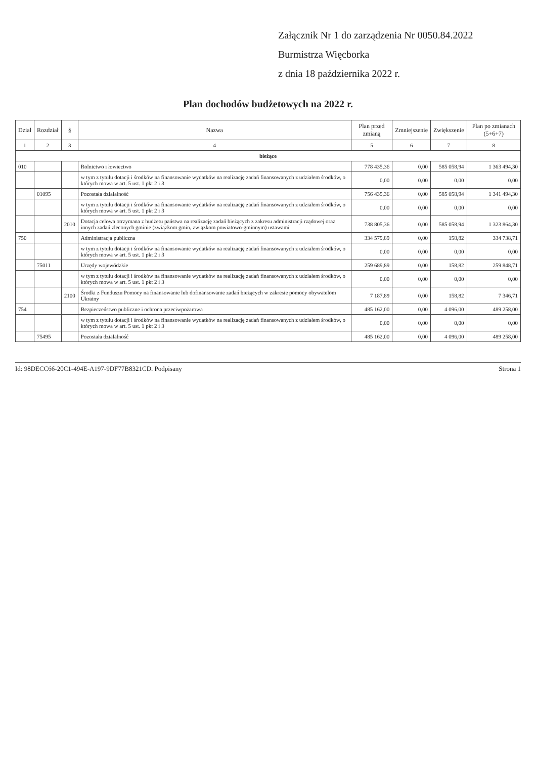Załącznik Nr 1 do zarządzenia Nr 0050.84.2022
Burmistrza Więcborka
z dnia 18 października 2022 r.
Plan dochodów budżetowych na 2022 r.
| Dział | Rozdział | § | Nazwa | Plan przed zmianą | Zmniejszenie | Zwiększenie | Plan po zmianach (5+6+7) |
| --- | --- | --- | --- | --- | --- | --- | --- |
| 1 | 2 | 3 | 4 | 5 | 6 | 7 | 8 |
| bieżące | | | | | | | |
| 010 | | | Rolnictwo i łowiectwo | 778 435,36 | 0,00 | 585 058,94 | 1 363 494,30 |
| | | | w tym z tytułu dotacji i środków na finansowanie wydatków na realizację zadań finansowanych z udziałem środków, o których mowa w art. 5 ust. 1 pkt 2 i 3 | 0,00 | 0,00 | 0,00 | 0,00 |
| | 01095 | | Pozostała działalność | 756 435,36 | 0,00 | 585 058,94 | 1 341 494,30 |
| | | | w tym z tytułu dotacji i środków na finansowanie wydatków na realizację zadań finansowanych z udziałem środków, o których mowa w art. 5 ust. 1 pkt 2 i 3 | 0,00 | 0,00 | 0,00 | 0,00 |
| | | 2010 | Dotacja celowa otrzymana z budżetu państwa na realizację zadań bieżących z zakresu administracji rządowej oraz innych zadań zleconych gminie (związkom gmin, związkom powiatowo-gminnym) ustawami | 738 805,36 | 0,00 | 585 058,94 | 1 323 864,30 |
| 750 | | | Administracja publiczna | 334 579,89 | 0,00 | 158,82 | 334 738,71 |
| | | | w tym z tytułu dotacji i środków na finansowanie wydatków na realizację zadań finansowanych z udziałem środków, o których mowa w art. 5 ust. 1 pkt 2 i 3 | 0,00 | 0,00 | 0,00 | 0,00 |
| | 75011 | | Urzędy wojewódzkie | 259 689,89 | 0,00 | 158,82 | 259 848,71 |
| | | | w tym z tytułu dotacji i środków na finansowanie wydatków na realizację zadań finansowanych z udziałem środków, o których mowa w art. 5 ust. 1 pkt 2 i 3 | 0,00 | 0,00 | 0,00 | 0,00 |
| | | 2100 | Środki z Funduszu Pomocy na finansowanie lub dofinansowanie zadań bieżących w zakresie pomocy obywatelom Ukrainy | 7 187,89 | 0,00 | 158,82 | 7 346,71 |
| 754 | | | Bezpieczeństwo publiczne i ochrona przeciwpożarowa | 485 162,00 | 0,00 | 4 096,00 | 489 258,00 |
| | | | w tym z tytułu dotacji i środków na finansowanie wydatków na realizację zadań finansowanych z udziałem środków, o których mowa w art. 5 ust. 1 pkt 2 i 3 | 0,00 | 0,00 | 0,00 | 0,00 |
| | 75495 | | Pozostała działalność | 485 162,00 | 0,00 | 4 096,00 | 489 258,00 |
Id: 98DECC66-20C1-494E-A197-9DF77B8321CD. Podpisany Strona 1